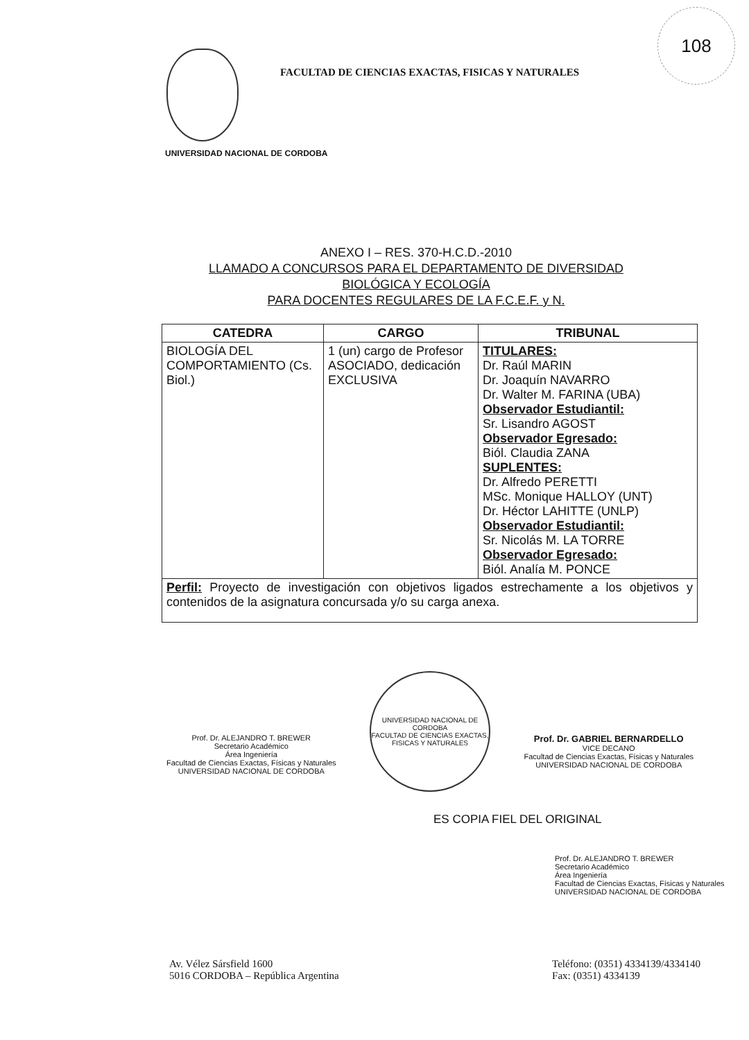108
FACULTAD DE CIENCIAS EXACTAS, FISICAS Y NATURALES
UNIVERSIDAD NACIONAL DE CORDOBA
ANEXO I – RES. 370-H.C.D.-2010
LLAMADO A CONCURSOS PARA EL DEPARTAMENTO DE DIVERSIDAD
BIOLÓGICA Y ECOLOGÍA
PARA DOCENTES REGULARES DE LA F.C.E.F. y N.
| CATEDRA | CARGO | TRIBUNAL |
| --- | --- | --- |
| BIOLOGÍA DEL COMPORTAMIENTO (Cs. Biol.) | 1 (un) cargo de Profesor ASOCIADO, dedicación EXCLUSIVA | TITULARES: Dr. Raúl MARIN Dr. Joaquín NAVARRO Dr. Walter M. FARINA (UBA) Observador Estudiantil: Sr. Lisandro AGOST Observador Egresado: Biól. Claudia ZANA SUPLENTES: Dr. Alfredo PERETTI MSc. Monique HALLOY (UNT) Dr. Héctor LAHITTE (UNLP) Observador Estudiantil: Sr. Nicolás M. LA TORRE Observador Egresado: Biól. Analía M. PONCE |
| Perfil: Proyecto de investigación con objetivos ligados estrechamente a los objetivos y contenidos de la asignatura concursada y/o su carga anexa. | | |
Prof. Dr. ALEJANDRO T. BREWER
Secretario Académico
Área Ingeniería
Facultad de Ciencias Exactas, Físicas y Naturales
UNIVERSIDAD NACIONAL DE CORDOBA
UNIVERSIDAD NACIONAL DE CORDOBA
FACULTAD DE CIENCIAS EXACTAS, FISICAS Y NATURALES
Prof. Dr. GABRIEL BERNARDELLO
VICE DECANO
Facultad de Ciencias Exactas, Físicas y Naturales
UNIVERSIDAD NACIONAL DE CORDOBA
ES COPIA FIEL DEL ORIGINAL
Prof. Dr. ALEJANDRO T. BREWER
Secretario Académico
Área Ingeniería
Facultad de Ciencias Exactas, Físicas y Naturales
UNIVERSIDAD NACIONAL DE CORDOBA
Av. Vélez Sársfield 1600
5016 CORDOBA – República Argentina
Teléfono: (0351) 4334139/4334140
Fax: (0351) 4334139